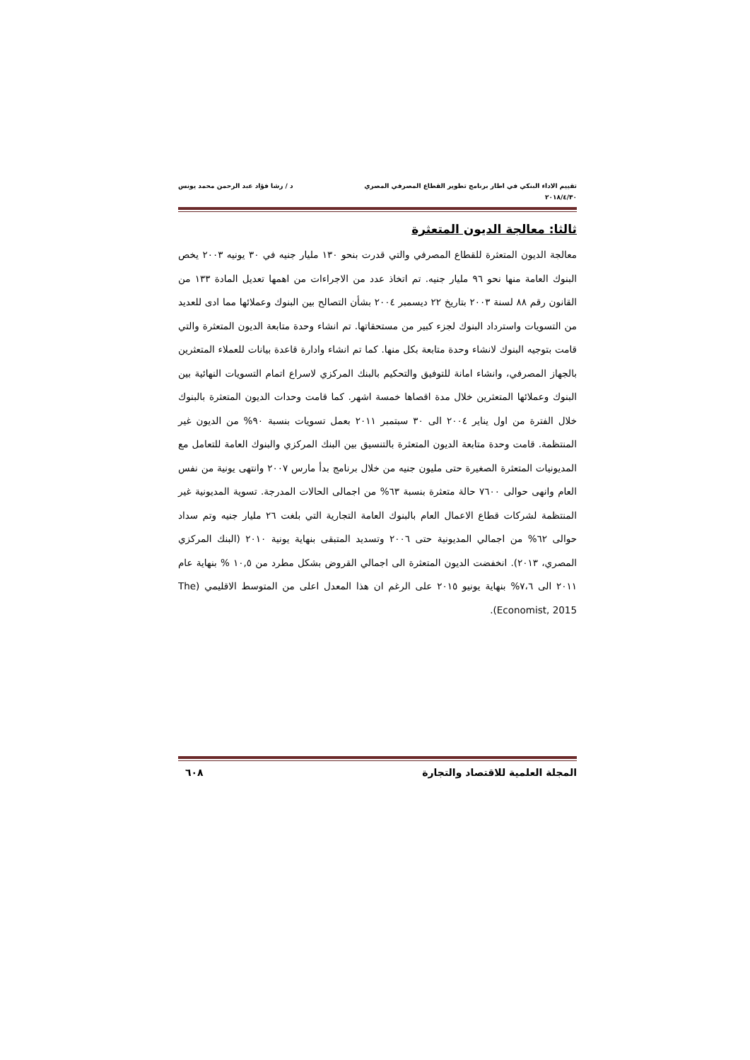تقييم الاداء البنكي في اطار برنامج تطوير القطاع المصرفي المصري
٢٠١٨/٤/٣٠
د / رشا فؤاد عبد الرحمن محمد يونس
ثالثا: معالجة الديون المتعثرة
معالجة الديون المتعثرة للقطاع المصرفي والتي قدرت بنحو ١٣٠ مليار جنيه في ٣٠ يونيه ٢٠٠٣ يخص البنوك العامة منها نحو ٩٦ مليار جنيه. تم اتخاذ عدد من الاجراءات من اهمها تعديل المادة ١٣٣ من القانون رقم ٨٨ لسنة ٢٠٠٣ بتاريخ ٢٢ ديسمبر ٢٠٠٤ بشأن التصالح بين البنوك وعملائها مما ادى للعديد من التسويات واسترداد البنوك لجزء كبير من مستحقاتها. تم انشاء وحدة متابعة الديون المتعثرة والتي قامت بتوجيه البنوك لانشاء وحدة متابعة بكل منها. كما تم انشاء وادارة قاعدة بيانات للعملاء المتعثرين بالجهاز المصرفي، وانشاء امانة للتوفيق والتحكيم بالبنك المركزي لاسراع اتمام التسويات النهائية بين البنوك وعملائها المتعثرين خلال مدة اقصاها خمسة اشهر. كما قامت وحدات الديون المتعثرة بالبنوك خلال الفترة من اول يناير ٢٠٠٤ الى ٣٠ سبتمبر ٢٠١١ بعمل تسويات بنسبة ٩٠% من الديون غير المنتظمة. قامت وحدة متابعة الديون المتعثرة بالتنسيق بين البنك المركزي والبنوك العامة للتعامل مع المديونيات المتعثرة الصغيرة حتى مليون جنيه من خلال برنامج بدأ مارس ٢٠٠٧ وانتهى يونية من نفس العام وانهى حوالى ٧٦٠٠ حالة متعثرة بنسبة ٦٣% من اجمالى الحالات المدرجة. تسوية المديونية غير المنتظمة لشركات قطاع الاعمال العام بالبنوك العامة التجارية التي بلغت ٢٦ مليار جنيه وتم سداد حوالى ٦٢% من اجمالي المديونية حتى ٢٠٠٦ وتسديد المتبقى بنهاية يونية ٢٠١٠ (البنك المركزي المصري، ٢٠١٣). انخفضت الديون المتعثرة الى اجمالي القروض بشكل مطرد من ١٠,٥ % بنهاية عام ٢٠١١ الى ٧،٦% بنهاية يونيو ٢٠١٥ على الرغم ان هذا المعدل اعلى من المتوسط الاقليمي (The Economist, 2015).
المجلة العلمية للاقتصاد والتجارة
٦٠٨